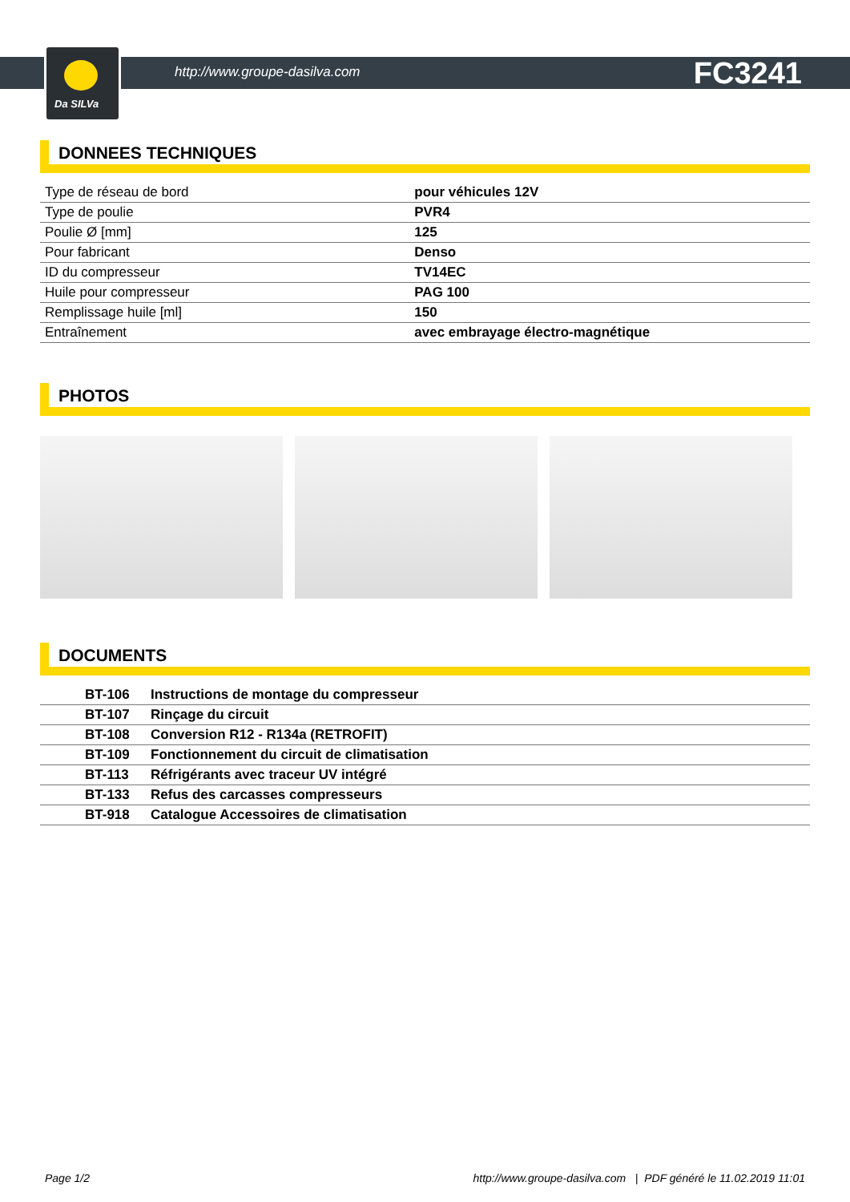Da SILVa
http://www.groupe-dasilva.com FC3241
DONNEES TECHNIQUES
| Type de réseau de bord | pour véhicules 12V |
| Type de poulie | PVR4 |
| Poulie Ø [mm] | 125 |
| Pour fabricant | Denso |
| ID du compresseur | TV14EC |
| Huile pour compresseur | PAG 100 |
| Remplissage huile [ml] | 150 |
| Entraînement | avec embrayage électro-magnétique |
PHOTOS
DOCUMENTS
| BT-106 | Instructions de montage du compresseur |
| BT-107 | Rinçage du circuit |
| BT-108 | Conversion R12 - R134a (RETROFIT) |
| BT-109 | Fonctionnement du circuit de climatisation |
| BT-113 | Réfrigérants avec traceur UV intégré |
| BT-133 | Refus des carcasses compresseurs |
| BT-918 | Catalogue Accessoires de climatisation |
Page 1/2 http://www.groupe-dasilva.com | PDF généré le 11.02.2019 11:01